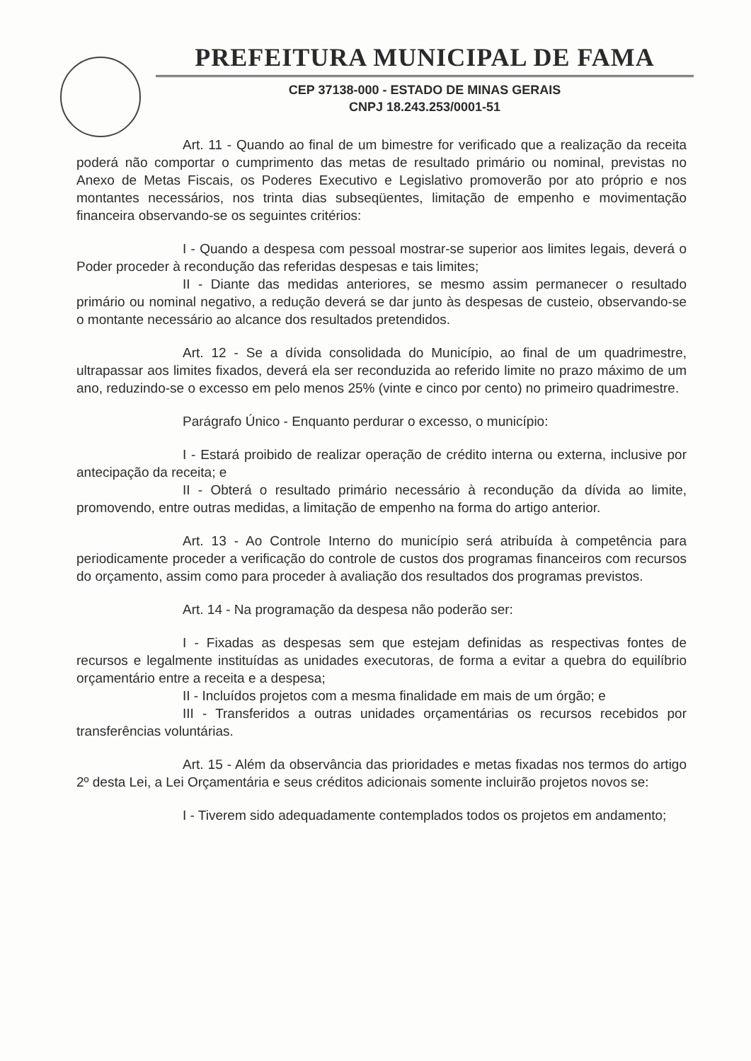PREFEITURA MUNICIPAL DE FAMA
CEP 37138-000 - ESTADO DE MINAS GERAIS
CNPJ 18.243.253/0001-51
Art. 11 - Quando ao final de um bimestre for verificado que a realização da receita poderá não comportar o cumprimento das metas de resultado primário ou nominal, previstas no Anexo de Metas Fiscais, os Poderes Executivo e Legislativo promoverão por ato próprio e nos montantes necessários, nos trinta dias subseqüentes, limitação de empenho e movimentação financeira observando-se os seguintes critérios:
I - Quando a despesa com pessoal mostrar-se superior aos limites legais, deverá o Poder proceder à recondução das referidas despesas e tais limites;
II - Diante das medidas anteriores, se mesmo assim permanecer o resultado primário ou nominal negativo, a redução deverá se dar junto às despesas de custeio, observando-se o montante necessário ao alcance dos resultados pretendidos.
Art. 12 - Se a dívida consolidada do Município, ao final de um quadrimestre, ultrapassar aos limites fixados, deverá ela ser reconduzida ao referido limite no prazo máximo de um ano, reduzindo-se o excesso em pelo menos 25% (vinte e cinco por cento) no primeiro quadrimestre.
Parágrafo Único - Enquanto perdurar o excesso, o município:
I - Estará proibido de realizar operação de crédito interna ou externa, inclusive por antecipação da receita; e
II - Obterá o resultado primário necessário à recondução da dívida ao limite, promovendo, entre outras medidas, a limitação de empenho na forma do artigo anterior.
Art. 13 - Ao Controle Interno do município será atribuída à competência para periodicamente proceder a verificação do controle de custos dos programas financeiros com recursos do orçamento, assim como para proceder à avaliação dos resultados dos programas previstos.
Art. 14 - Na programação da despesa não poderão ser:
I - Fixadas as despesas sem que estejam definidas as respectivas fontes de recursos e legalmente instituídas as unidades executoras, de forma a evitar a quebra do equilíbrio orçamentário entre a receita e a despesa;
II - Incluídos projetos com a mesma finalidade em mais de um órgão; e
III - Transferidos a outras unidades orçamentárias os recursos recebidos por transferências voluntárias.
Art. 15 - Além da observância das prioridades e metas fixadas nos termos do artigo 2º desta Lei, a Lei Orçamentária e seus créditos adicionais somente incluirão projetos novos se:
I - Tiverem sido adequadamente contemplados todos os projetos em andamento;